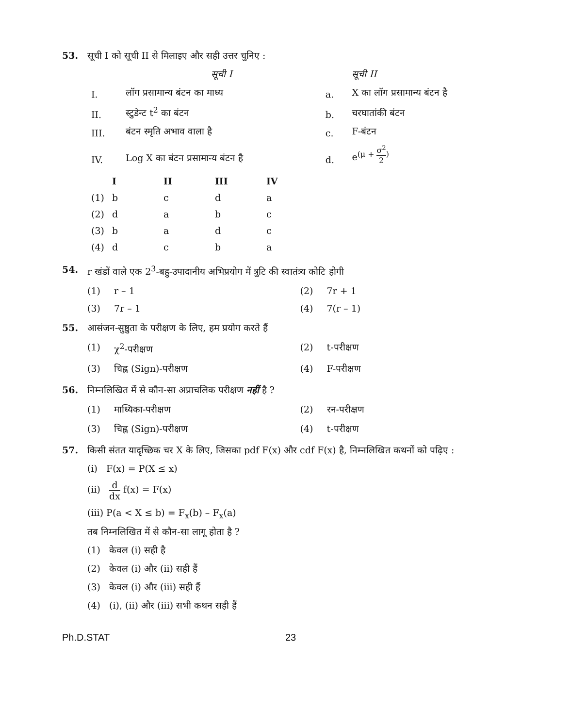53. सूची I को सूची II से मिलाइए और सही उत्तर चुनिए :
| | सूची I | | सूची II |
| --- | --- | --- | --- |
| I. | लॉग प्रसामान्य बंटन का माध्य | a. | X का लॉग प्रसामान्य बंटन है |
| II. | स्टुडेन्ट t<sup>2</sup> का बंटन | b. | चरघातांकी बंटन |
| III. | बंटन स्मृति अभाव वाला है | c. | F-बंटन |
| IV. | Log X का बंटन प्रसामान्य बंटन है | d. | e<sup>(μ + σ<sup>2</sup>2)</sup> |
| | I | II | III | IV |
| --- | --- | --- | --- | --- |
| (1) | b | c | d | a |
| (2) | d | a | b | c |
| (3) | b | a | d | c |
| (4) | d | c | b | a |
54. r खंडों वाले एक 2<sup>3</sup>-बहु-उपादानीय अभिप्रयोग में त्रुटि की स्वातंत्र्य कोटि होगी
(1) r – 1
(2) 7r + 1
(3) 7r – 1
(4) 7(r – 1)
55. आसंजन-सुष्ठुता के परीक्षण के लिए, हम प्रयोग करते हैं
(1) χ<sup>2</sup>-परीक्षण
(2) t-परीक्षण
(3) चिह्न (Sign)-परीक्षण
(4) F-परीक्षण
56. निम्नलिखित में से कौन-सा अप्राचलिक परीक्षण नहीं है ?
(1) माध्यिका-परीक्षण
(2) रन-परीक्षण
(3) चिह्न (Sign)-परीक्षण
(4) t-परीक्षण
57. किसी संतत यादृच्छिक चर X के लिए, जिसका pdf F(x) और cdf F(x) है, निम्नलिखित कथनों को पढ़िए :
(i) F(x) = P(X ≤ x)
(ii) d dx f(x) = F(x)
(iii) P(a < X ≤ b) = F<sub>x</sub>(b) – F<sub>x</sub>(a)
तब निम्नलिखित में से कौन-सा लागू होता है ?
(1) केवल (i) सही है
(2) केवल (i) और (ii) सही हैं
(3) केवल (i) और (iii) सही हैं
(4) (i), (ii) और (iii) सभी कथन सही हैं
Ph.D.STAT 23